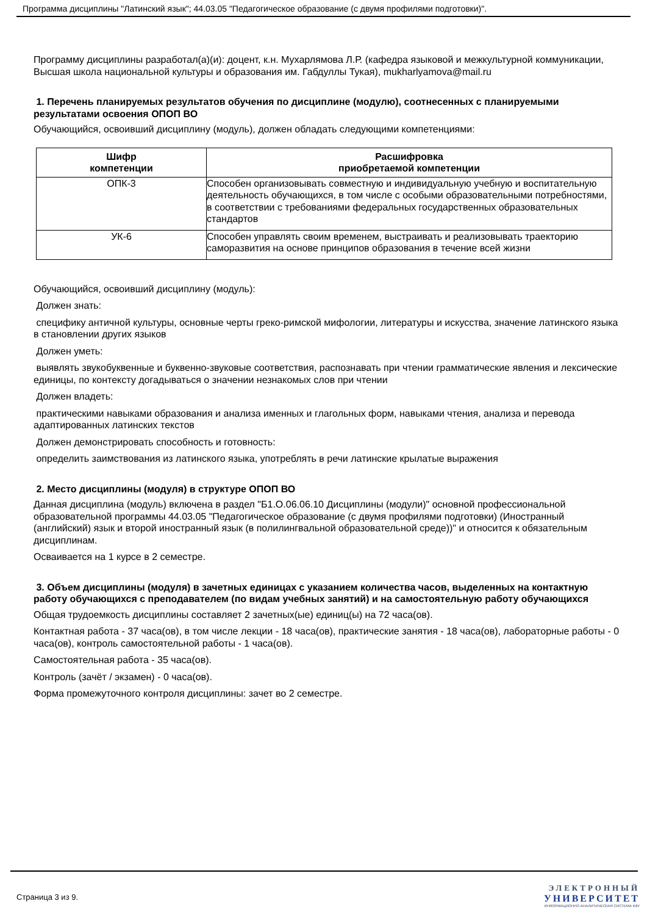Программа дисциплины "Латинский язык"; 44.03.05 "Педагогическое образование (с двумя профилями подготовки)".
Программу дисциплины разработал(а)(и): доцент, к.н. Мухарлямова Л.Р. (кафедра языковой и межкультурной коммуникации, Высшая школа национальной культуры и образования им. Габдуллы Тукая), mukharlyamova@mail.ru
1. Перечень планируемых результатов обучения по дисциплине (модулю), соотнесенных с планируемыми результатами освоения ОПОП ВО
Обучающийся, освоивший дисциплину (модуль), должен обладать следующими компетенциями:
| Шифр компетенции | Расшифровка приобретаемой компетенции |
| --- | --- |
| ОПК-3 | Способен организовывать совместную и индивидуальную учебную и воспитательную деятельность обучающихся, в том числе с особыми образовательными потребностями, в соответствии с требованиями федеральных государственных образовательных стандартов |
| УК-6 | Способен управлять своим временем, выстраивать и реализовывать траекторию саморазвития на основе принципов образования в течение всей жизни |
Обучающийся, освоивший дисциплину (модуль):
Должен знать:
специфику античной культуры, основные черты греко-римской мифологии, литературы и искусства, значение латинского языка в становлении других языков
Должен уметь:
выявлять звукобуквенные и буквенно-звуковые соответствия, распознавать при чтении грамматические явления и лексические единицы, по контексту догадываться о значении незнакомых слов при чтении
Должен владеть:
практическими навыками образования и анализа именных и глагольных форм, навыками чтения, анализа и перевода адаптированных латинских текстов
Должен демонстрировать способность и готовность:
определить заимствования из латинского языка, употреблять в речи латинские крылатые выражения
2. Место дисциплины (модуля) в структуре ОПОП ВО
Данная дисциплина (модуль) включена в раздел "Б1.О.06.06.10 Дисциплины (модули)" основной профессиональной образовательной программы 44.03.05 "Педагогическое образование (с двумя профилями подготовки) (Иностранный (английский) язык и второй иностранный язык (в полилингвальной образовательной среде))" и относится к обязательным дисциплинам.
Осваивается на 1 курсе в 2 семестре.
3. Объем дисциплины (модуля) в зачетных единицах с указанием количества часов, выделенных на контактную работу обучающихся с преподавателем (по видам учебных занятий) и на самостоятельную работу обучающихся
Общая трудоемкость дисциплины составляет 2 зачетных(ые) единиц(ы) на 72 часа(ов).
Контактная работа - 37 часа(ов), в том числе лекции - 18 часа(ов), практические занятия - 18 часа(ов), лабораторные работы - 0 часа(ов), контроль самостоятельной работы - 1 часа(ов).
Самостоятельная работа - 35 часа(ов).
Контроль (зачёт / экзамен) - 0 часа(ов).
Форма промежуточного контроля дисциплины: зачет во 2 семестре.
Страница 3 из 9.
ЭЛЕКТРОННЫЙ
УНИВЕРСИТЕТ
ИНФОРМАЦИОННО-АНАЛИТИЧЕСКАЯ СИСТЕМА КФУ